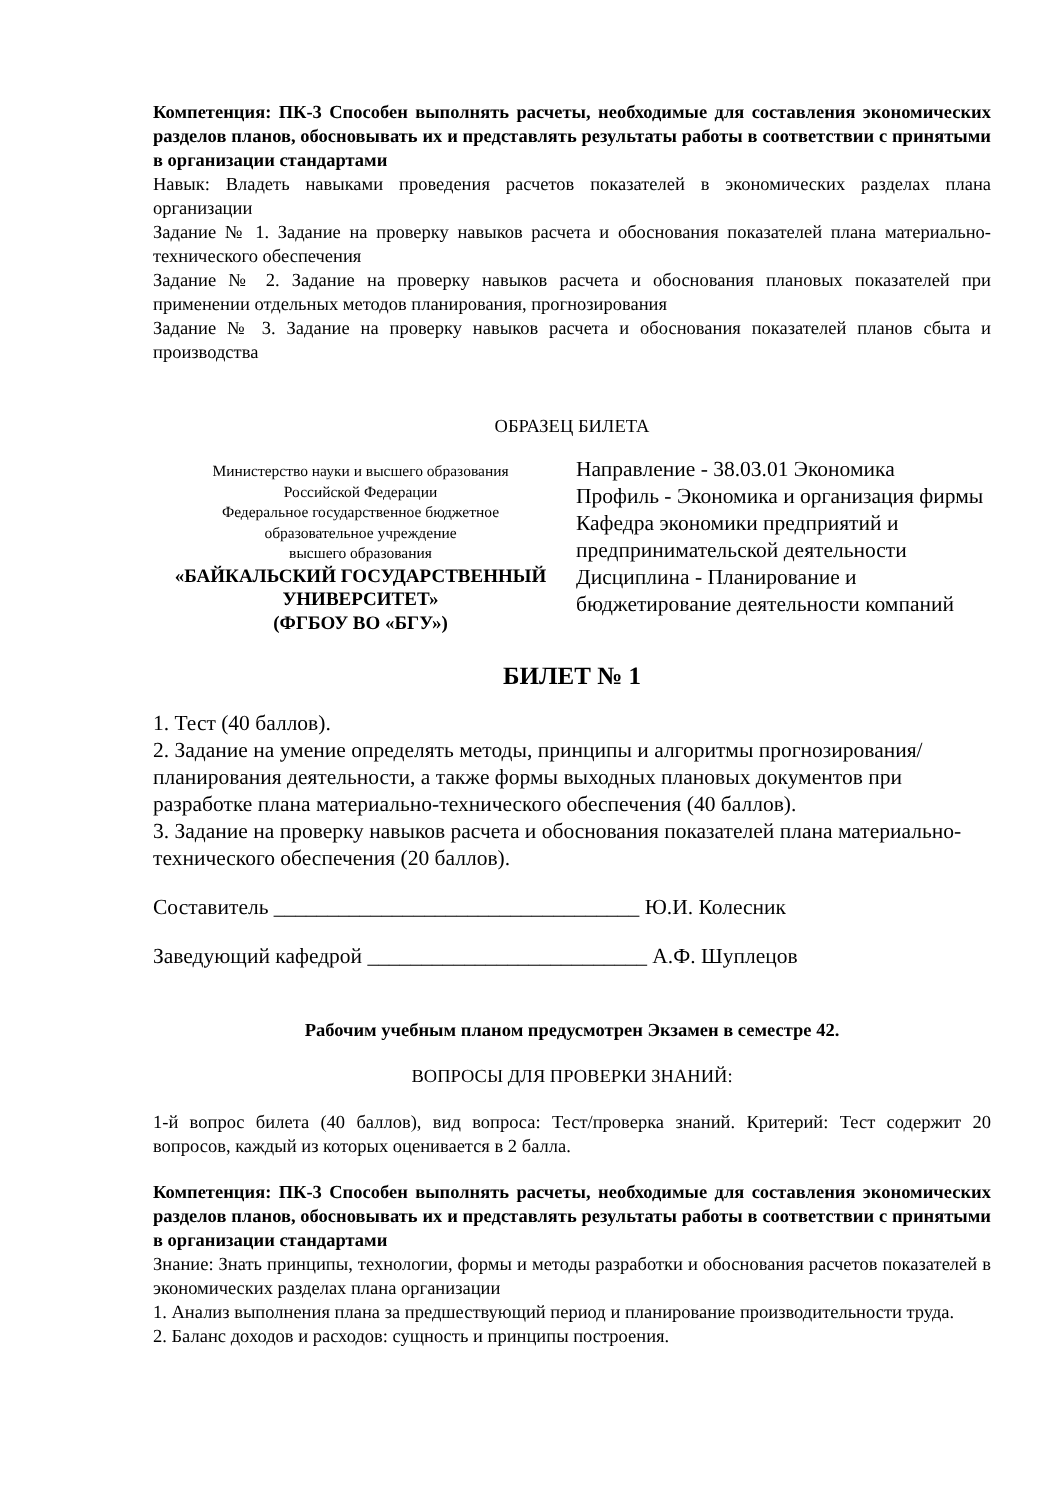Компетенция: ПК-3 Способен выполнять расчеты, необходимые для составления экономических разделов планов, обосновывать их и представлять результаты работы в соответствии с принятыми в организации стандартами
Навык: Владеть навыками проведения расчетов показателей в экономических разделах плана организации
Задание № 1. Задание на проверку навыков расчета и обоснования показателей плана материально-технического обеспечения
Задание № 2. Задание на проверку навыков расчета и обоснования плановых показателей при применении отдельных методов планирования, прогнозирования
Задание № 3. Задание на проверку навыков расчета и обоснования показателей планов сбыта и производства
ОБРАЗЕЦ БИЛЕТА
Министерство науки и высшего образования
Российской Федерации
Федеральное государственное бюджетное
образовательное учреждение
высшего образования
«БАЙКАЛЬСКИЙ ГОСУДАРСТВЕННЫЙ
УНИВЕРСИТЕТ»
(ФГБОУ ВО «БГУ»)
Направление - 38.03.01 Экономика
Профиль - Экономика и организация фирмы
Кафедра экономики предприятий и предпринимательской деятельности
Дисциплина - Планирование и бюджетирование деятельности компаний
БИЛЕТ № 1
1. Тест (40 баллов).
2. Задание на умение определять методы, принципы и алгоритмы прогнозирования/планирования деятельности, а также формы выходных плановых документов при разработке плана материально-технического обеспечения (40 баллов).
3. Задание на проверку навыков расчета и обоснования показателей плана материально-технического обеспечения (20 баллов).
Составитель __________________________________ Ю.И. Колесник
Заведующий кафедрой __________________________ А.Ф. Шуплецов
Рабочим учебным планом предусмотрен Экзамен в семестре 42.
ВОПРОСЫ ДЛЯ ПРОВЕРКИ ЗНАНИЙ:
1-й вопрос билета (40 баллов), вид вопроса: Тест/проверка знаний. Критерий: Тест содержит 20 вопросов, каждый из которых оценивается в 2 балла.
Компетенция: ПК-3 Способен выполнять расчеты, необходимые для составления экономических разделов планов, обосновывать их и представлять результаты работы в соответствии с принятыми в организации стандартами
Знание: Знать принципы, технологии, формы и методы разработки и обоснования расчетов показателей в экономических разделах плана организации
1. Анализ выполнения плана за предшествующий период и планирование производительности труда.
2. Баланс доходов и расходов: сущность и принципы построения.